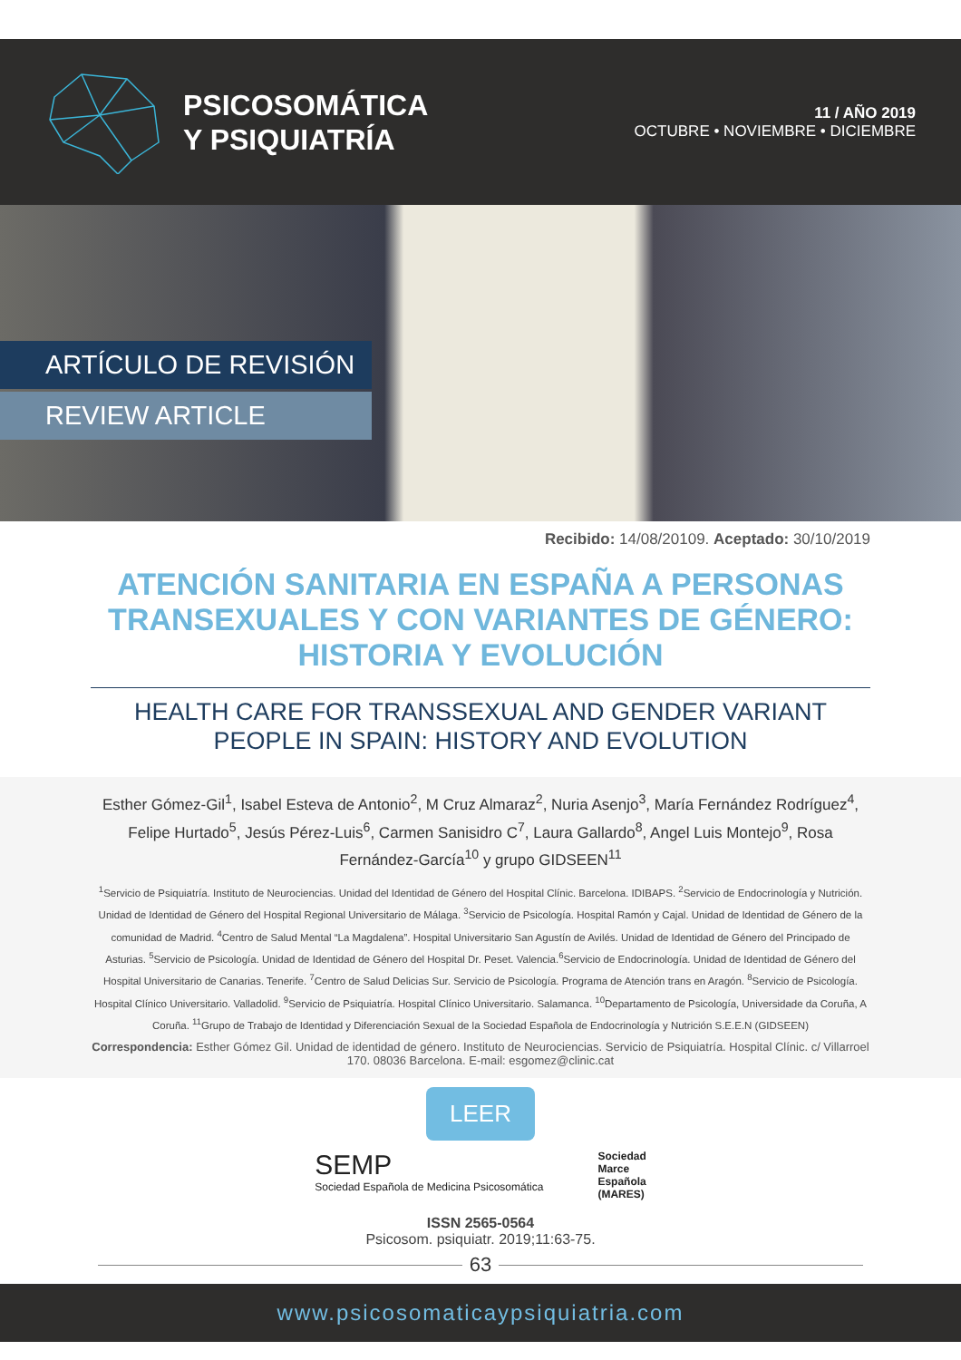PSICOSOMÁTICA
Y PSIQUIATRÍA
11 / AÑO 2019
OCTUBRE • NOVIEMBRE • DICIEMBRE
ARTÍCULO DE REVISIÓN
REVIEW ARTICLE
Recibido: 14/08/20109. Aceptado: 30/10/2019
ATENCIÓN SANITARIA EN ESPAÑA A PERSONAS TRANSEXUALES Y CON VARIANTES DE GÉNERO: HISTORIA Y EVOLUCIÓN
HEALTH CARE FOR TRANSSEXUAL AND GENDER VARIANT PEOPLE IN SPAIN: HISTORY AND EVOLUTION
Esther Gómez-Gil<sup>1</sup>, Isabel Esteva de Antonio<sup>2</sup>, M Cruz Almaraz<sup>2</sup>, Nuria Asenjo<sup>3</sup>, María Fernández Rodríguez<sup>4</sup>, Felipe Hurtado<sup>5</sup>, Jesús Pérez-Luis<sup>6</sup>, Carmen Sanisidro C<sup>7</sup>, Laura Gallardo<sup>8</sup>, Angel Luis Montejo<sup>9</sup>, Rosa Fernández-García<sup>10</sup> y grupo GIDSEEN<sup>11</sup>
<sup>1</sup> Servicio de Psiquiatría. Instituto de Neurociencias. Unidad del Identidad de Género del Hospital Clínic. Barcelona. IDIBAPS. <sup>2</sup>Servicio de Endocrinología y Nutrición. Unidad de Identidad de Género del Hospital Regional Universitario de Málaga. <sup>3</sup>Servicio de Psicología. Hospital Ramón y Cajal. Unidad de Identidad de Género de la comunidad de Madrid. <sup>4</sup>Centro de Salud Mental “La Magdalena”. Hospital Universitario San Agustín de Avilés. Unidad de Identidad de Género del Principado de Asturias. <sup>5</sup>Servicio de Psicología. Unidad de Identidad de Género del Hospital Dr. Peset. Valencia.<sup>6</sup>Servicio de Endocrinología. Unidad de Identidad de Género del Hospital Universitario de Canarias. Tenerife. <sup>7</sup>Centro de Salud Delicias Sur. Servicio de Psicología. Programa de Atención trans en Aragón. <sup>8</sup>Servicio de Psicología. Hospital Clínico Universitario. Valladolid. <sup>9</sup>Servicio de Psiquiatría. Hospital Clínico Universitario. Salamanca. <sup>10</sup>Departamento de Psicología, Universidade da Coruña, A Coruña. <sup>11</sup>Grupo de Trabajo de Identidad y Diferenciación Sexual de la Sociedad Española de Endocrinología y Nutrición S.E.E.N (GIDSEEN)
Correspondencia: Esther Gómez Gil. Unidad de identidad de género. Instituto de Neurociencias. Servicio de Psiquiatría. Hospital Clínic. c/ Villarroel 170. 08036 Barcelona. E-mail: esgomez@clinic.cat
LEER
SEMP
Sociedad Española de Medicina Psicosomática
Sociedad
Marce
Española
(MARES)
ISSN 2565-0564
Psicosom. psiquiatr. 2019;11:63-75.
63
www.psicosomaticaypsiquiatria.com